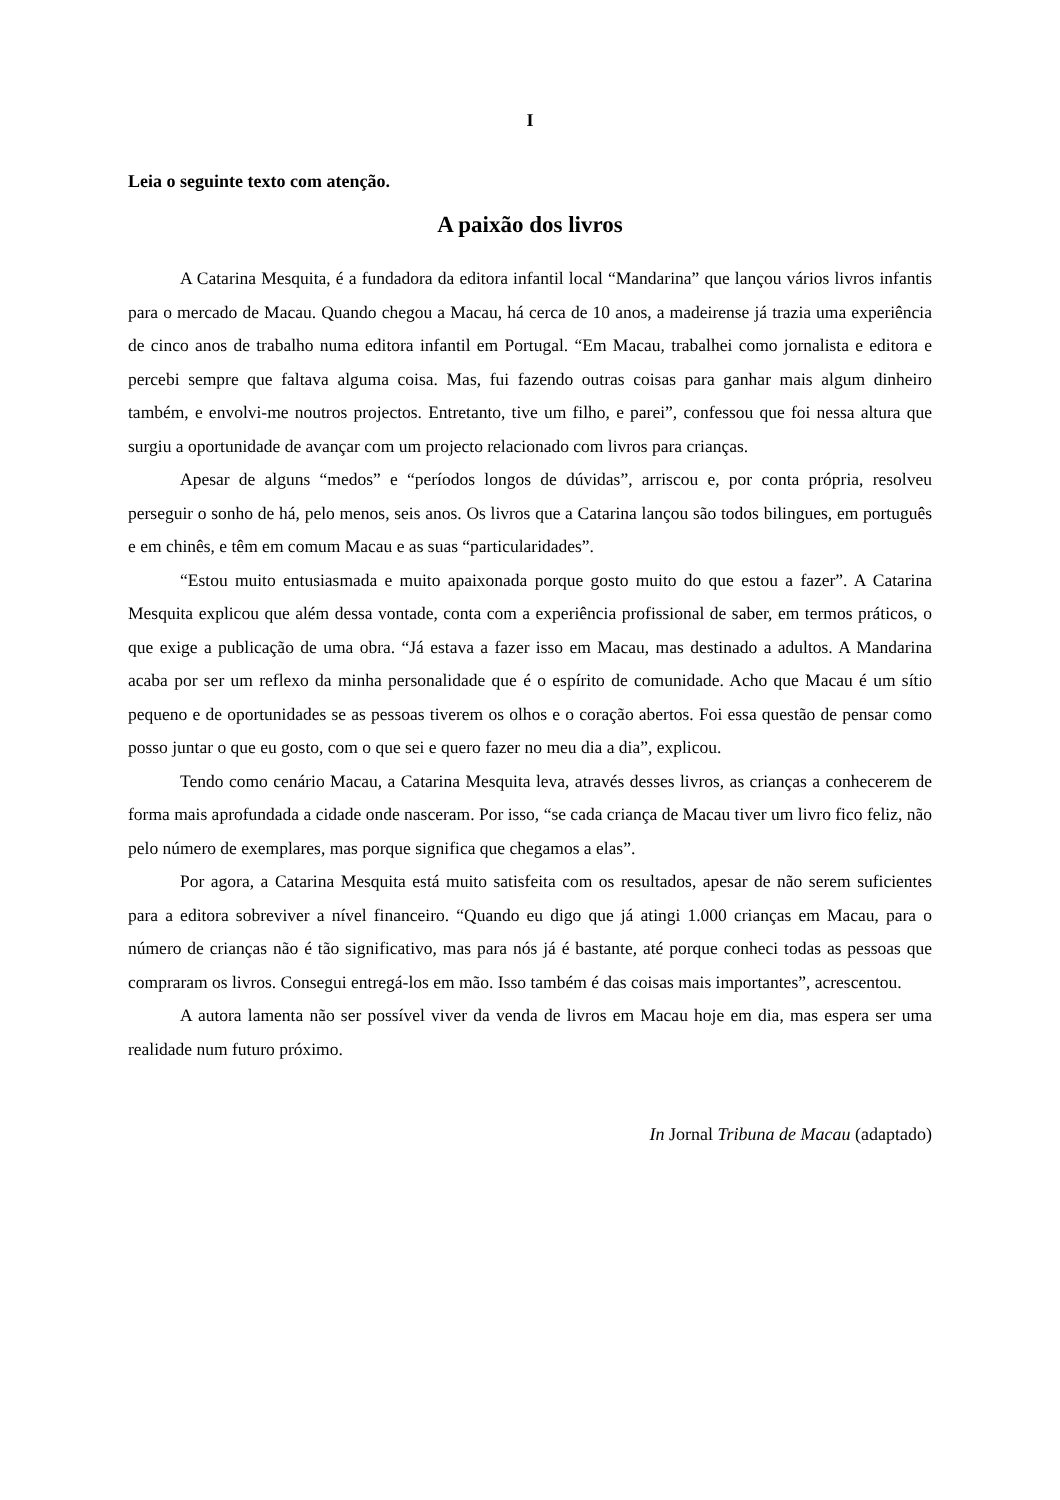I
Leia o seguinte texto com atenção.
A paixão dos livros
A Catarina Mesquita, é a fundadora da editora infantil local “Mandarina” que lançou vários livros infantis para o mercado de Macau. Quando chegou a Macau, há cerca de 10 anos, a madeirense já trazia uma experiência de cinco anos de trabalho numa editora infantil em Portugal. “Em Macau, trabalhei como jornalista e editora e percebi sempre que faltava alguma coisa. Mas, fui fazendo outras coisas para ganhar mais algum dinheiro também, e envolvi-me noutros projectos. Entretanto, tive um filho, e parei”, confessou que foi nessa altura que surgiu a oportunidade de avançar com um projecto relacionado com livros para crianças.
Apesar de alguns “medos” e “períodos longos de dúvidas”, arriscou e, por conta própria, resolveu perseguir o sonho de há, pelo menos, seis anos. Os livros que a Catarina lançou são todos bilingues, em português e em chinês, e têm em comum Macau e as suas “particularidades”.
“Estou muito entusiasmada e muito apaixonada porque gosto muito do que estou a fazer”. A Catarina Mesquita explicou que além dessa vontade, conta com a experiência profissional de saber, em termos práticos, o que exige a publicação de uma obra. “Já estava a fazer isso em Macau, mas destinado a adultos. A Mandarina acaba por ser um reflexo da minha personalidade que é o espírito de comunidade. Acho que Macau é um sítio pequeno e de oportunidades se as pessoas tiverem os olhos e o coração abertos. Foi essa questão de pensar como posso juntar o que eu gosto, com o que sei e quero fazer no meu dia a dia”, explicou.
Tendo como cenário Macau, a Catarina Mesquita leva, através desses livros, as crianças a conhecerem de forma mais aprofundada a cidade onde nasceram. Por isso, “se cada criança de Macau tiver um livro fico feliz, não pelo número de exemplares, mas porque significa que chegamos a elas”.
Por agora, a Catarina Mesquita está muito satisfeita com os resultados, apesar de não serem suficientes para a editora sobreviver a nível financeiro. “Quando eu digo que já atingi 1.000 crianças em Macau, para o número de crianças não é tão significativo, mas para nós já é bastante, até porque conheci todas as pessoas que compraram os livros. Consegui entregá-los em mão. Isso também é das coisas mais importantes”, acrescentou.
A autora lamenta não ser possível viver da venda de livros em Macau hoje em dia, mas espera ser uma realidade num futuro próximo.
In Jornal Tribuna de Macau (adaptado)